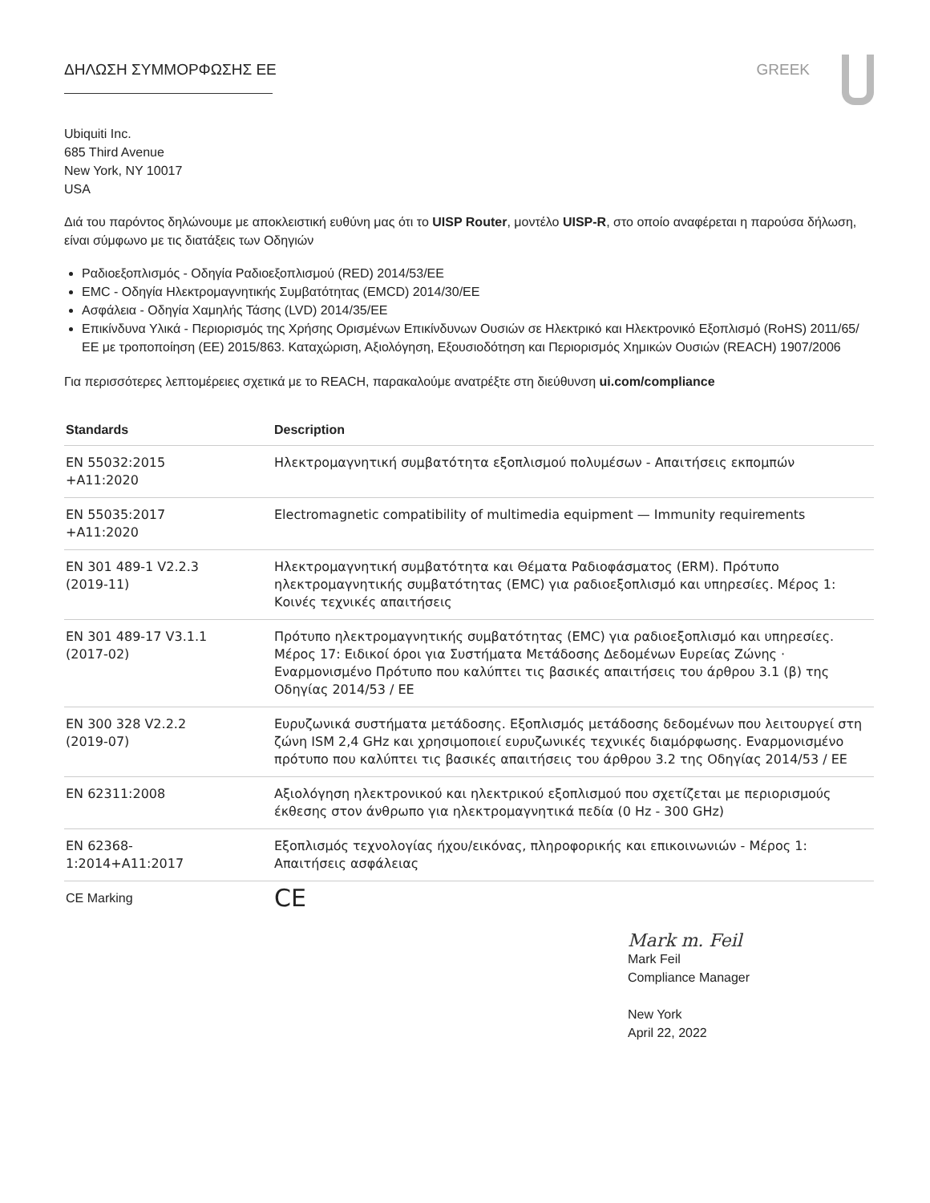ΔΗΛΩΣΗ ΣΥΜΜΟΡΦΩΣΗΣ ΕΕ GREEK
Ubiquiti Inc.
685 Third Avenue
New York, NY 10017
USA
Διά του παρόντος δηλώνουμε με αποκλειστική ευθύνη μας ότι το UISP Router, μοντέλο UISP-R, στο οποίο αναφέρεται η παρούσα δήλωση, είναι σύμφωνο με τις διατάξεις των Οδηγιών
Ραδιοεξοπλισμός - Οδηγία Ραδιοεξοπλισμού (RED) 2014/53/ΕΕ
EMC - Οδηγία Ηλεκτρομαγνητικής Συμβατότητας (EMCD) 2014/30/ΕΕ
Ασφάλεια - Οδηγία Χαμηλής Τάσης (LVD) 2014/35/ΕΕ
Επικίνδυνα Υλικά - Περιορισμός της Χρήσης Ορισμένων Επικίνδυνων Ουσιών σε Ηλεκτρικό και Ηλεκτρονικό Εξοπλισμό (RoHS) 2011/65/ΕΕ με τροποποίηση (ΕΕ) 2015/863. Καταχώριση, Αξιολόγηση, Εξουσιοδότηση και Περιορισμός Χημικών Ουσιών (REACH) 1907/2006
Για περισσότερες λεπτομέρειες σχετικά με το REACH, παρακαλούμε ανατρέξτε στη διεύθυνση ui.com/compliance
| Standards | Description |
| --- | --- |
| EN 55032:2015 +A11:2020 | Ηλεκτρομαγνητική συμβατότητα εξοπλισμού πολυμέσων - Απαιτήσεις εκπομπών |
| EN 55035:2017 +A11:2020 | Electromagnetic compatibility of multimedia equipment — Immunity requirements |
| EN 301 489-1 V2.2.3 (2019-11) | Ηλεκτρομαγνητική συμβατότητα και Θέματα Ραδιοφάσματος (ERM). Πρότυπο ηλεκτρομαγνητικής συμβατότητας (EMC) για ραδιοεξοπλισμό και υπηρεσίες. Μέρος 1: Κοινές τεχνικές απαιτήσεις |
| EN 301 489-17 V3.1.1 (2017-02) | Πρότυπο ηλεκτρομαγνητικής συμβατότητας (EMC) για ραδιοεξοπλισμό και υπηρεσίες. Μέρος 17: Ειδικοί όροι για Συστήματα Μετάδοσης Δεδομένων Ευρείας Ζώνης · Εναρμονισμένο Πρότυπο που καλύπτει τις βασικές απαιτήσεις του άρθρου 3.1 (β) της Οδηγίας 2014/53 / ΕΕ |
| EN 300 328 V2.2.2 (2019-07) | Ευρυζωνικά συστήματα μετάδοσης. Εξοπλισμός μετάδοσης δεδομένων που λειτουργεί στη ζώνη ISM 2,4 GHz και χρησιμοποιεί ευρυζωνικές τεχνικές διαμόρφωσης. Εναρμονισμένο πρότυπο που καλύπτει τις βασικές απαιτήσεις του άρθρου 3.2 της Οδηγίας 2014/53 / ΕΕ |
| EN 62311:2008 | Αξιολόγηση ηλεκτρονικού και ηλεκτρικού εξοπλισμού που σχετίζεται με περιορισμούς έκθεσης στον άνθρωπο για ηλεκτρομαγνητικά πεδία (0 Hz - 300 GHz) |
| EN 62368- 1:2014+A11:2017 | Εξοπλισμός τεχνολογίας ήχου/εικόνας, πληροφορικής και επικοινωνιών - Μέρος 1: Απαιτήσεις ασφάλειας |
| CE Marking | CE |
Mark m. Feil
Mark Feil
Compliance Manager
New York
April 22, 2022